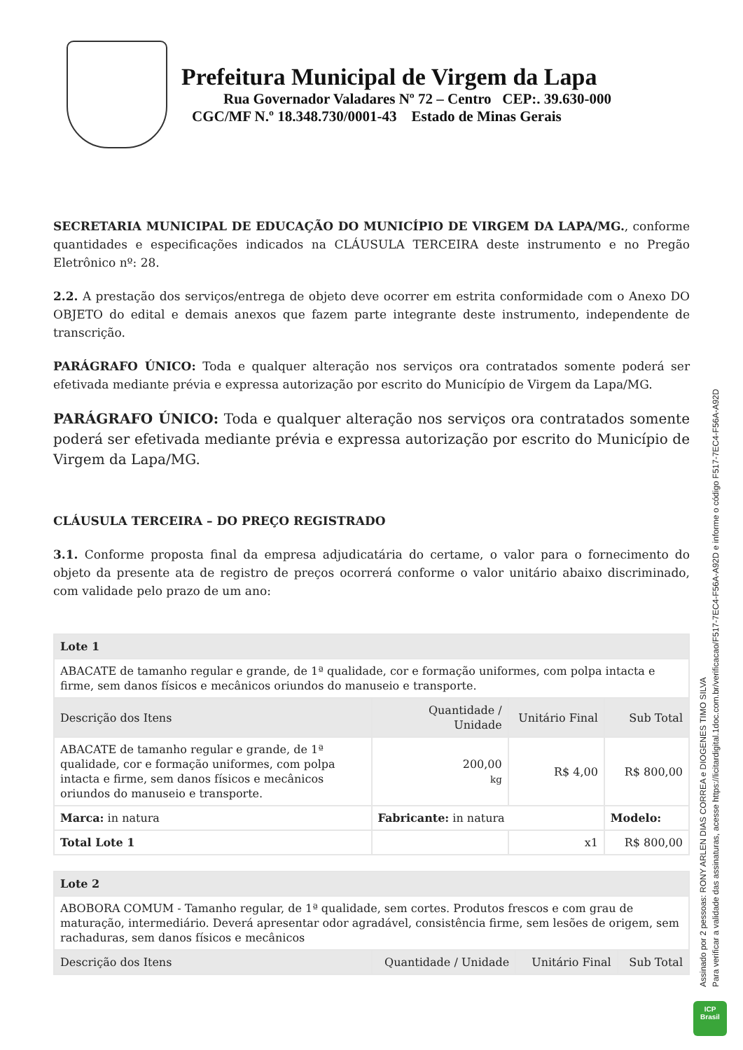Prefeitura Municipal de Virgem da Lapa
Rua Governador Valadares Nº 72 – Centro CEP:. 39.630-000
CGC/MF N.º 18.348.730/0001-43 Estado de Minas Gerais
SECRETARIA MUNICIPAL DE EDUCAÇÃO DO MUNICÍPIO DE VIRGEM DA LAPA/MG., conforme quantidades e especificações indicados na CLÁUSULA TERCEIRA deste instrumento e no Pregão Eletrônico nº: 28.
2.2. A prestação dos serviços/entrega de objeto deve ocorrer em estrita conformidade com o Anexo DO OBJETO do edital e demais anexos que fazem parte integrante deste instrumento, independente de transcrição.
PARÁGRAFO ÚNICO: Toda e qualquer alteração nos serviços ora contratados somente poderá ser efetivada mediante prévia e expressa autorização por escrito do Município de Virgem da Lapa/MG.
PARÁGRAFO ÚNICO: Toda e qualquer alteração nos serviços ora contratados somente poderá ser efetivada mediante prévia e expressa autorização por escrito do Município de Virgem da Lapa/MG.
CLÁUSULA TERCEIRA – DO PREÇO REGISTRADO
3.1. Conforme proposta final da empresa adjudicatária do certame, o valor para o fornecimento do objeto da presente ata de registro de preços ocorrerá conforme o valor unitário abaixo discriminado, com validade pelo prazo de um ano:
| Lote 1 | | | |
| --- | --- | --- | --- |
| ABACATE de tamanho regular e grande, de 1ª qualidade, cor e formação uniformes, com polpa intacta e firme, sem danos físicos e mecânicos oriundos do manuseio e transporte. | | | |
| Descrição dos Itens | Quantidade / Unidade | Unitário Final | Sub Total |
| ABACATE de tamanho regular e grande, de 1ª qualidade, cor e formação uniformes, com polpa intacta e firme, sem danos físicos e mecânicos oriundos do manuseio e transporte. | 200,00 kg | R$ 4,00 | R$ 800,00 |
| Marca: in natura | Fabricante: in natura | | Modelo: |
| Total Lote 1 | | x1 | R$ 800,00 |
| Lote 2 | | | |
| --- | --- | --- | --- |
| ABOBORA COMUM - Tamanho regular, de 1ª qualidade, sem cortes. Produtos frescos e com grau de maturação, intermediário. Deverá apresentar odor agradável, consistência firme, sem lesões de origem, sem rachaduras, sem danos físicos e mecânicos | | | |
| Descrição dos Itens | Quantidade / Unidade | Unitário Final | Sub Total |
Assinado por 2 pessoas: RONY ARLEN DIAS CORREA e DIOGENES TIMO SILVA
Para verificar a validade das assinaturas, acesse https://licitardigital.1doc.com.br/verificacao/F517-7EC4-F56A-A92D e informe o código F517-7EC4-F56A-A92D
ICP
Brasil